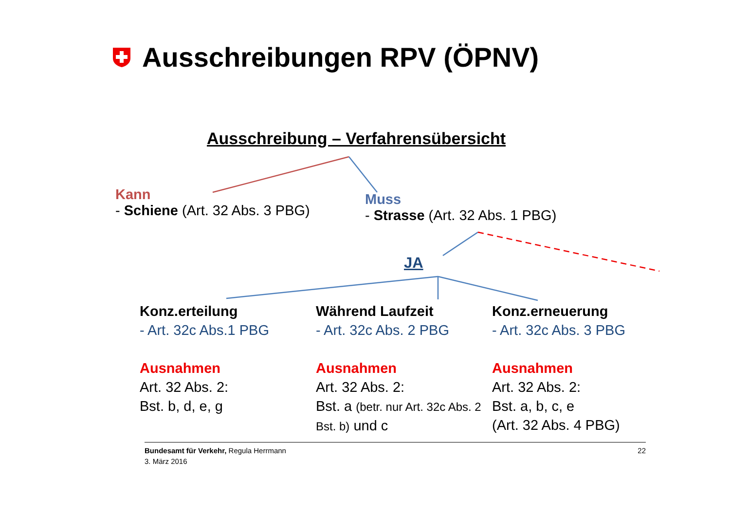Ausschreibungen RPV (ÖPNV)
Ausschreibung – Verfahrensübersicht
Kann
- Schiene (Art. 32 Abs. 3 PBG)
Muss
- Strasse (Art. 32 Abs. 1 PBG)
JA
Konz.erteilung
- Art. 32c Abs.1 PBG
Ausnahmen
Art. 32 Abs. 2:
Bst. b, d, e, g
Während Laufzeit
- Art. 32c Abs. 2 PBG
Ausnahmen
Art. 32 Abs. 2:
Bst. a (betr. nur Art. 32c Abs. 2 Bst. b) und c
Konz.erneuerung
- Art. 32c Abs. 3 PBG
Ausnahmen
Art. 32 Abs. 2:
Bst. a, b, c, e
(Art. 32 Abs. 4 PBG)
22 Bundesamt für Verkehr, Regula Herrmann
3. März 2016